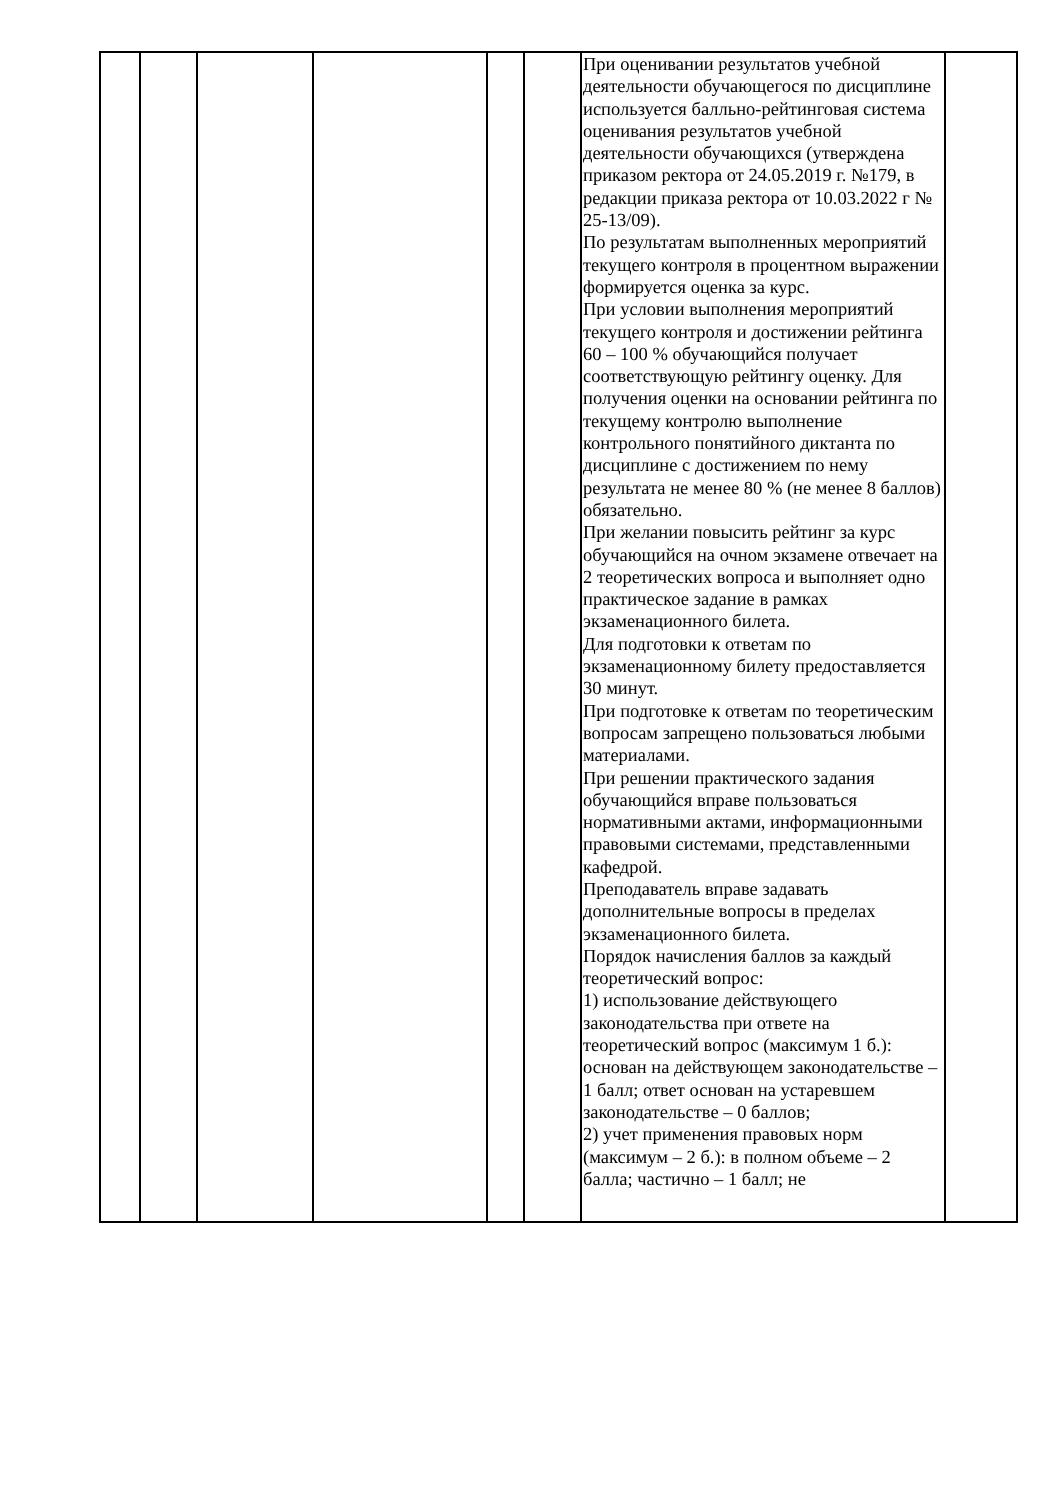| | | | | | | При оценивании результатов учебной деятельности обучающегося по дисциплине используется балльно-рейтинговая система оценивания результатов учебной деятельности обучающихся (утверждена приказом ректора от 24.05.2019 г. №179, в редакции приказа ректора от 10.03.2022 г № 25-13/09). По результатам выполненных мероприятий текущего контроля в процентном выражении формируется оценка за курс. При условии выполнения мероприятий текущего контроля и достижении рейтинга 60 – 100 % обучающийся получает соответствующую рейтингу оценку. Для получения оценки на основании рейтинга по текущему контролю выполнение контрольного понятийного диктанта по дисциплине с достижением по нему результата не менее 80 % (не менее 8 баллов) обязательно. При желании повысить рейтинг за курс обучающийся на очном экзамене отвечает на 2 теоретических вопроса и выполняет одно практическое задание в рамках экзаменационного билета. Для подготовки к ответам по экзаменационному билету предоставляется 30 минут. При подготовке к ответам по теоретическим вопросам запрещено пользоваться любыми материалами. При решении практического задания обучающийся вправе пользоваться нормативными актами, информационными правовыми системами, представленными кафедрой. Преподаватель вправе задавать дополнительные вопросы в пределах экзаменационного билета. Порядок начисления баллов за каждый теоретический вопрос: 1) использование действующего законодательства при ответе на теоретический вопрос (максимум 1 б.): основан на действующем законодательстве – 1 балл; ответ основан на устаревшем законодательстве – 0 баллов; 2) учет применения правовых норм (максимум – 2 б.): в полном объеме – 2 балла; частично – 1 балл; не | |